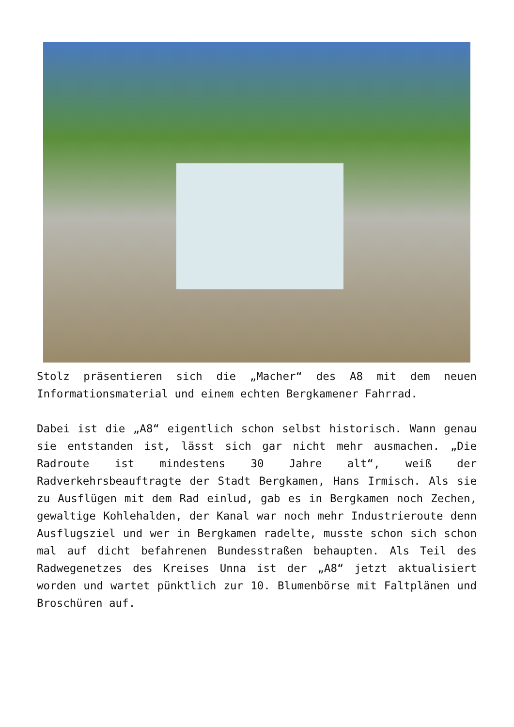Stolz präsentieren sich die „Macher“ des A8 mit dem neuen Informationsmaterial und einem echten Bergkamener Fahrrad.
Dabei ist die „A8“ eigentlich schon selbst historisch. Wann genau sie entstanden ist, lässt sich gar nicht mehr ausmachen. „Die Radroute ist mindestens 30 Jahre alt“, weiß der Radverkehrsbeauftragte der Stadt Bergkamen, Hans Irmisch. Als sie zu Ausflügen mit dem Rad einlud, gab es in Bergkamen noch Zechen, gewaltige Kohlehalden, der Kanal war noch mehr Industrieroute denn Ausflugsziel und wer in Bergkamen radelte, musste schon sich schon mal auf dicht befahrenen Bundesstraßen behaupten. Als Teil des Radwegenetzes des Kreises Unna ist der „A8“ jetzt aktualisiert worden und wartet pünktlich zur 10. Blumenbörse mit Faltplänen und Broschüren auf.